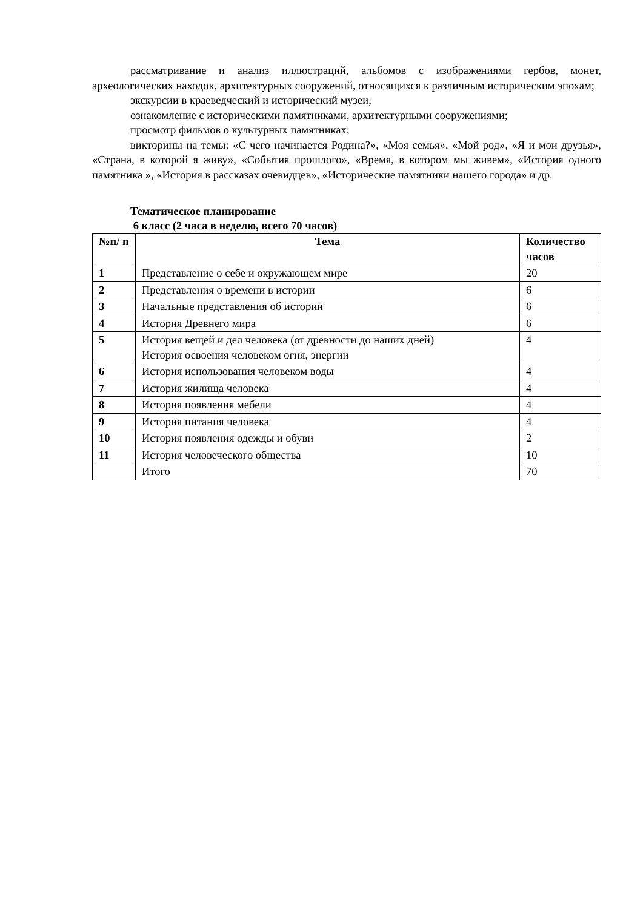рассматривание и анализ иллюстраций, альбомов с изображениями гербов, монет, археологических находок, архитектурных сооружений, относящихся к различным историческим эпохам;
экскурсии в краеведческий и исторический музеи;
ознакомление с историческими памятниками, архитектурными сооружениями;
просмотр фильмов о культурных памятниках;
викторины на темы: «С чего начинается Родина?», «Моя семья», «Мой род», «Я и мои друзья», «Страна, в которой я живу», «События прошлого», «Время, в котором мы живем», «История одного памятника », «История в рассказах очевидцев», «Исторические памятники нашего города» и др.
Тематическое планирование
6 класс (2 часа в неделю, всего 70 часов)
| №п/ п | Тема | Количество часов |
| --- | --- | --- |
| 1 | Представление о себе и окружающем мире | 20 |
| 2 | Представления о времени в истории | 6 |
| 3 | Начальные представления об истории | 6 |
| 4 | История Древнего мира | 6 |
| 5 | История вещей и дел человека (от древности до наших дней) История освоения человеком огня, энергии | 4 |
| 6 | История использования человеком воды | 4 |
| 7 | История жилища человека | 4 |
| 8 | История появления мебели | 4 |
| 9 | История питания человека | 4 |
| 10 | История появления одежды и обуви | 2 |
| 11 | История человеческого общества | 10 |
| | Итого | 70 |